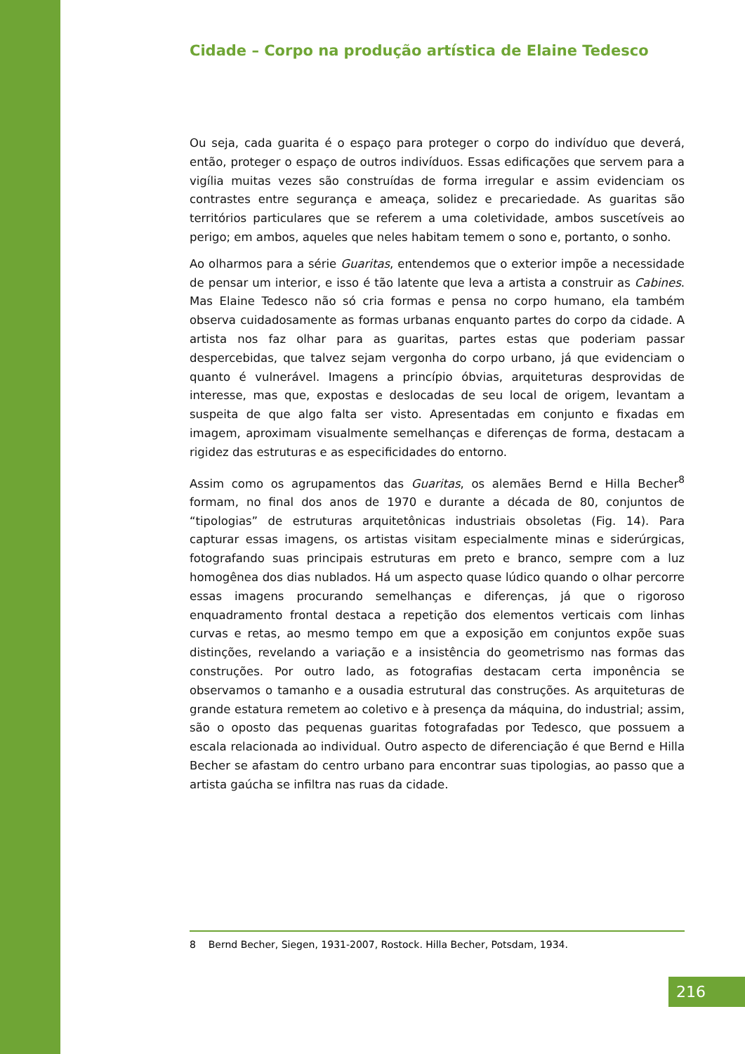Cidade – Corpo na produção artística de Elaine Tedesco
Ou seja, cada guarita é o espaço para proteger o corpo do indivíduo que deverá, então, proteger o espaço de outros indivíduos. Essas edificações que servem para a vigília muitas vezes são construídas de forma irregular e assim evidenciam os contrastes entre segurança e ameaça, solidez e precariedade. As guaritas são territórios particulares que se referem a uma coletividade, ambos suscetíveis ao perigo; em ambos, aqueles que neles habitam temem o sono e, portanto, o sonho.
Ao olharmos para a série Guaritas, entendemos que o exterior impõe a necessidade de pensar um interior, e isso é tão latente que leva a artista a construir as Cabines. Mas Elaine Tedesco não só cria formas e pensa no corpo humano, ela também observa cuidadosamente as formas urbanas enquanto partes do corpo da cidade. A artista nos faz olhar para as guaritas, partes estas que poderiam passar despercebidas, que talvez sejam vergonha do corpo urbano, já que evidenciam o quanto é vulnerável. Imagens a princípio óbvias, arquiteturas desprovidas de interesse, mas que, expostas e deslocadas de seu local de origem, levantam a suspeita de que algo falta ser visto. Apresentadas em conjunto e fixadas em imagem, aproximam visualmente semelhanças e diferenças de forma, destacam a rigidez das estruturas e as especificidades do entorno.
Assim como os agrupamentos das Guaritas, os alemães Bernd e Hilla Becher<sup>8</sup> formam, no final dos anos de 1970 e durante a década de 80, conjuntos de “tipologias” de estruturas arquitetônicas industriais obsoletas (Fig. 14). Para capturar essas imagens, os artistas visitam especialmente minas e siderúrgicas, fotografando suas principais estruturas em preto e branco, sempre com a luz homogênea dos dias nublados. Há um aspecto quase lúdico quando o olhar percorre essas imagens procurando semelhanças e diferenças, já que o rigoroso enquadramento frontal destaca a repetição dos elementos verticais com linhas curvas e retas, ao mesmo tempo em que a exposição em conjuntos expõe suas distinções, revelando a variação e a insistência do geometrismo nas formas das construções. Por outro lado, as fotografias destacam certa imponência se observamos o tamanho e a ousadia estrutural das construções. As arquiteturas de grande estatura remetem ao coletivo e à presença da máquina, do industrial; assim, são o oposto das pequenas guaritas fotografadas por Tedesco, que possuem a escala relacionada ao individual. Outro aspecto de diferenciação é que Bernd e Hilla Becher se afastam do centro urbano para encontrar suas tipologias, ao passo que a artista gaúcha se infiltra nas ruas da cidade.
8 Bernd Becher, Siegen, 1931-2007, Rostock. Hilla Becher, Potsdam, 1934.
216